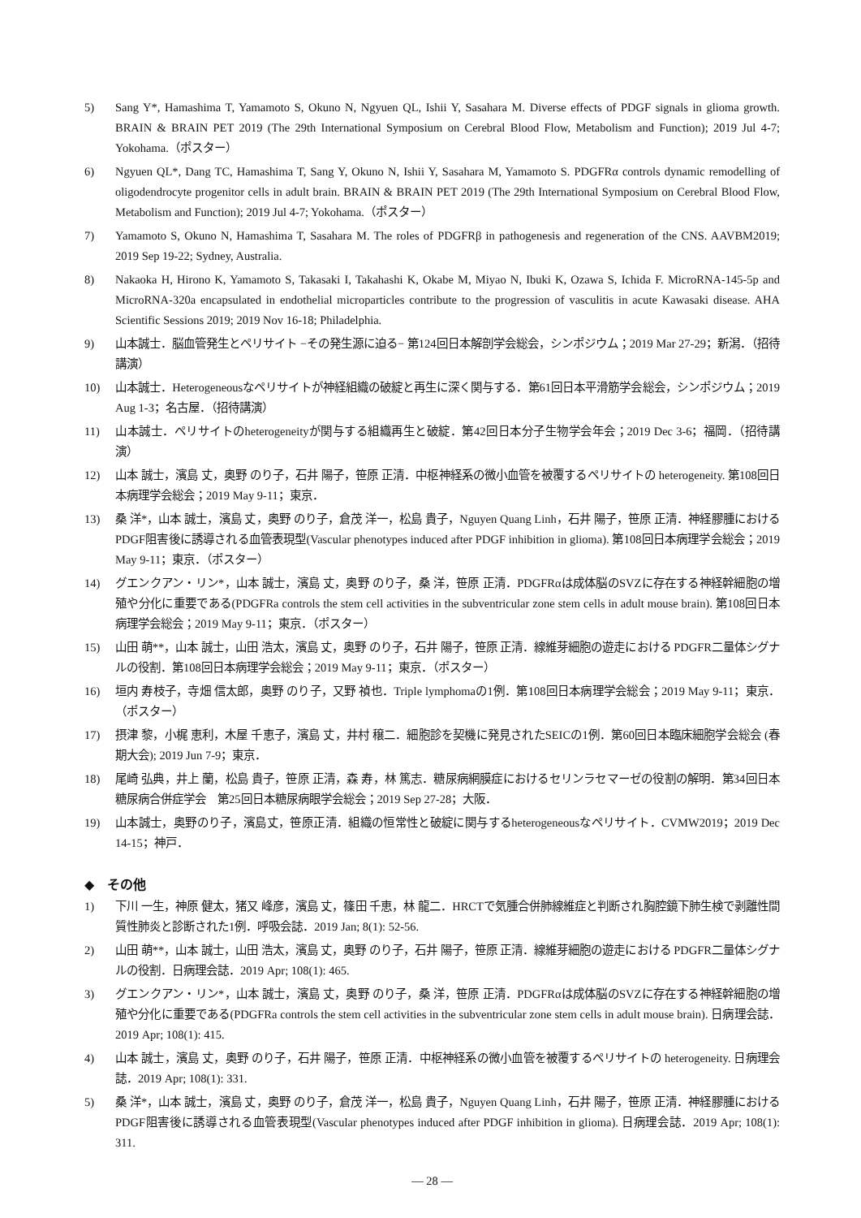5) Sang Y*, Hamashima T, Yamamoto S, Okuno N, Ngyuen QL, Ishii Y, Sasahara M. Diverse effects of PDGF signals in glioma growth. BRAIN & BRAIN PET 2019 (The 29th International Symposium on Cerebral Blood Flow, Metabolism and Function); 2019 Jul 4-7; Yokohama.（ポスター）
6) Ngyuen QL*, Dang TC, Hamashima T, Sang Y, Okuno N, Ishii Y, Sasahara M, Yamamoto S. PDGFRα controls dynamic remodelling of oligodendrocyte progenitor cells in adult brain. BRAIN & BRAIN PET 2019 (The 29th International Symposium on Cerebral Blood Flow, Metabolism and Function); 2019 Jul 4-7; Yokohama.（ポスター）
7) Yamamoto S, Okuno N, Hamashima T, Sasahara M. The roles of PDGFRβ in pathogenesis and regeneration of the CNS. AAVBM2019; 2019 Sep 19-22; Sydney, Australia.
8) Nakaoka H, Hirono K, Yamamoto S, Takasaki I, Takahashi K, Okabe M, Miyao N, Ibuki K, Ozawa S, Ichida F. MicroRNA-145-5p and MicroRNA-320a encapsulated in endothelial microparticles contribute to the progression of vasculitis in acute Kawasaki disease. AHA Scientific Sessions 2019; 2019 Nov 16-18; Philadelphia.
9) 山本誠士．脳血管発生とペリサイト −その発生源に迫る− 第124回日本解剖学会総会，シンポジウム；2019 Mar 27-29；新潟．（招待講演）
10) 山本誠士．Heterogeneousなペリサイトが神経組織の破綻と再生に深く関与する．第61回日本平滑筋学会総会，シンポジウム；2019 Aug 1-3；名古屋．（招待講演）
11) 山本誠士．ペリサイトのheterogeneityが関与する組織再生と破綻．第42回日本分子生物学会年会；2019 Dec 3-6；福岡．（招待講演）
12) 山本 誠士，濱島 丈，奥野 のり子，石井 陽子，笹原 正清．中枢神経系の微小血管を被覆するペリサイトの heterogeneity. 第108回日本病理学会総会；2019 May 9-11；東京．
13) 桑 洋*，山本 誠士，濱島 丈，奥野 のり子，倉茂 洋一，松島 貴子，Nguyen Quang Linh，石井 陽子，笹原 正清．神経膠腫におけるPDGF阻害後に誘導される血管表現型(Vascular phenotypes induced after PDGF inhibition in glioma). 第108回日本病理学会総会；2019 May 9-11；東京．（ポスター）
14) グエンクアン・リン*，山本 誠士，濱島 丈，奥野 のり子，桑 洋，笹原 正清．PDGFRαは成体脳のSVZに存在する神経幹細胞の増殖や分化に重要である(PDGFRa controls the stem cell activities in the subventricular zone stem cells in adult mouse brain). 第108回日本病理学会総会；2019 May 9-11；東京．（ポスター）
15) 山田 萌**，山本 誠士，山田 浩太，濱島 丈，奥野 のり子，石井 陽子，笹原 正清．線維芽細胞の遊走における PDGFR二量体シグナルの役割．第108回日本病理学会総会；2019 May 9-11；東京．（ポスター）
16) 垣内 寿枝子，寺畑 信太郎，奥野 のり子，又野 禎也．Triple lymphomaの1例．第108回日本病理学会総会；2019 May 9-11；東京．（ポスター）
17) 摂津 黎，小梶 恵利，木屋 千恵子，濱島 丈，井村 穣二．細胞診を契機に発見されたSEICの1例．第60回日本臨床細胞学会総会 (春期大会); 2019 Jun 7-9；東京．
18) 尾崎 弘典，井上 蘭，松島 貴子，笹原 正清，森 寿，林 篤志．糖尿病網膜症におけるセリンラセマーゼの役割の解明．第34回日本糖尿病合併症学会　第25回日本糖尿病眼学会総会；2019 Sep 27-28；大阪．
19) 山本誠士，奥野のり子，濱島丈，笹原正清．組織の恒常性と破綻に関与するheterogeneousなペリサイト．CVMW2019；2019 Dec 14-15；神戸．
◆　その他
1) 下川 一生，神原 健太，猪又 峰彦，濱島 丈，篠田 千恵，林 龍二．HRCTで気腫合併肺線維症と判断され胸腔鏡下肺生検で剥離性間質性肺炎と診断された1例．呼吸会誌．2019 Jan; 8(1): 52-56.
2) 山田 萌**，山本 誠士，山田 浩太，濱島 丈，奥野 のり子，石井 陽子，笹原 正清．線維芽細胞の遊走における PDGFR二量体シグナルの役割．日病理会誌．2019 Apr; 108(1): 465.
3) グエンクアン・リン*，山本 誠士，濱島 丈，奥野 のり子，桑 洋，笹原 正清．PDGFRαは成体脳のSVZに存在する神経幹細胞の増殖や分化に重要である(PDGFRa controls the stem cell activities in the subventricular zone stem cells in adult mouse brain). 日病理会誌．2019 Apr; 108(1): 415.
4) 山本 誠士，濱島 丈，奥野 のり子，石井 陽子，笹原 正清．中枢神経系の微小血管を被覆するペリサイトの heterogeneity. 日病理会誌．2019 Apr; 108(1): 331.
5) 桑 洋*，山本 誠士，濱島 丈，奥野 のり子，倉茂 洋一，松島 貴子，Nguyen Quang Linh，石井 陽子，笹原 正清．神経膠腫におけるPDGF阻害後に誘導される血管表現型(Vascular phenotypes induced after PDGF inhibition in glioma). 日病理会誌．2019 Apr; 108(1): 311.
― 28 ―